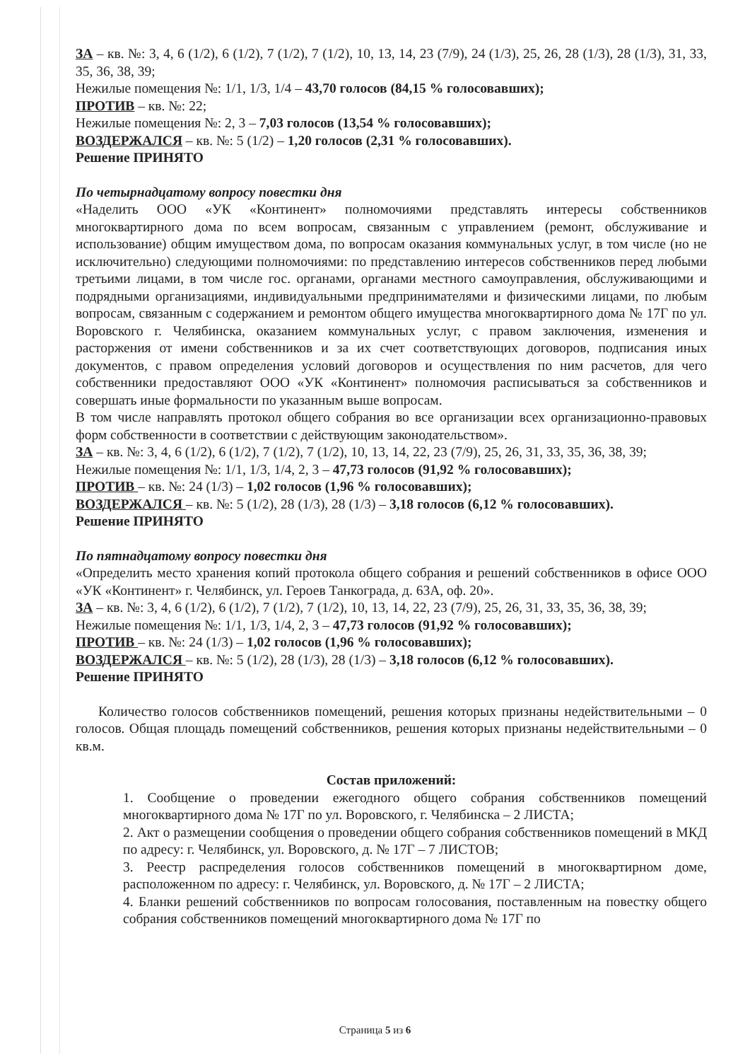ЗА – кв. №: 3, 4, 6 (1/2), 6 (1/2), 7 (1/2), 7 (1/2), 10, 13, 14, 23 (7/9), 24 (1/3), 25, 26, 28 (1/3), 28 (1/3), 31, 33, 35, 36, 38, 39;
Нежилые помещения №: 1/1, 1/3, 1/4 – 43,70 голосов (84,15 % голосовавших);
ПРОТИВ – кв. №: 22;
Нежилые помещения №: 2, 3 – 7,03 голосов (13,54 % голосовавших);
ВОЗДЕРЖАЛСЯ – кв. №: 5 (1/2) – 1,20 голосов (2,31 % голосовавших).
Решение ПРИНЯТО
По четырнадцатому вопросу повестки дня
«Наделить ООО «УК «Континент» полномочиями представлять интересы собственников многоквартирного дома по всем вопросам, связанным с управлением (ремонт, обслуживание и использование) общим имуществом дома, по вопросам оказания коммунальных услуг, в том числе (но не исключительно) следующими полномочиями: по представлению интересов собственников перед любыми третьими лицами, в том числе гос. органами, органами местного самоуправления, обслуживающими и подрядными организациями, индивидуальными предпринимателями и физическими лицами, по любым вопросам, связанным с содержанием и ремонтом общего имущества многоквартирного дома № 17Г по ул. Воровского г. Челябинска, оказанием коммунальных услуг, с правом заключения, изменения и расторжения от имени собственников и за их счет соответствующих договоров, подписания иных документов, с правом определения условий договоров и осуществления по ним расчетов, для чего собственники предоставляют ООО «УК «Континент» полномочия расписываться за собственников и совершать иные формальности по указанным выше вопросам.
В том числе направлять протокол общего собрания во все организации всех организационно-правовых форм собственности в соответствии с действующим законодательством».
ЗА – кв. №: 3, 4, 6 (1/2), 6 (1/2), 7 (1/2), 7 (1/2), 10, 13, 14, 22, 23 (7/9), 25, 26, 31, 33, 35, 36, 38, 39;
Нежилые помещения №: 1/1, 1/3, 1/4, 2, 3 – 47,73 голосов (91,92 % голосовавших);
ПРОТИВ – кв. №: 24 (1/3) – 1,02 голосов (1,96 % голосовавших);
ВОЗДЕРЖАЛСЯ – кв. №: 5 (1/2), 28 (1/3), 28 (1/3) – 3,18 голосов (6,12 % голосовавших).
Решение ПРИНЯТО
По пятнадцатому вопросу повестки дня
«Определить место хранения копий протокола общего собрания и решений собственников в офисе ООО «УК «Континент» г. Челябинск, ул. Героев Танкограда, д. 63А, оф. 20».
ЗА – кв. №: 3, 4, 6 (1/2), 6 (1/2), 7 (1/2), 7 (1/2), 10, 13, 14, 22, 23 (7/9), 25, 26, 31, 33, 35, 36, 38, 39;
Нежилые помещения №: 1/1, 1/3, 1/4, 2, 3 – 47,73 голосов (91,92 % голосовавших);
ПРОТИВ – кв. №: 24 (1/3) – 1,02 голосов (1,96 % голосовавших);
ВОЗДЕРЖАЛСЯ – кв. №: 5 (1/2), 28 (1/3), 28 (1/3) – 3,18 голосов (6,12 % голосовавших).
Решение ПРИНЯТО
Количество голосов собственников помещений, решения которых признаны недействительными – 0 голосов. Общая площадь помещений собственников, решения которых признаны недействительными – 0 кв.м.
Состав приложений:
1. Сообщение о проведении ежегодного общего собрания собственников помещений многоквартирного дома № 17Г по ул. Воровского, г. Челябинска – 2 ЛИСТА;
2. Акт о размещении сообщения о проведении общего собрания собственников помещений в МКД по адресу: г. Челябинск, ул. Воровского, д. № 17Г – 7 ЛИСТОВ;
3. Реестр распределения голосов собственников помещений в многоквартирном доме, расположенном по адресу: г. Челябинск, ул. Воровского, д. № 17Г – 2 ЛИСТА;
4. Бланки решений собственников по вопросам голосования, поставленным на повестку общего собрания собственников помещений многоквартирного дома № 17Г по
Страница 5 из 6